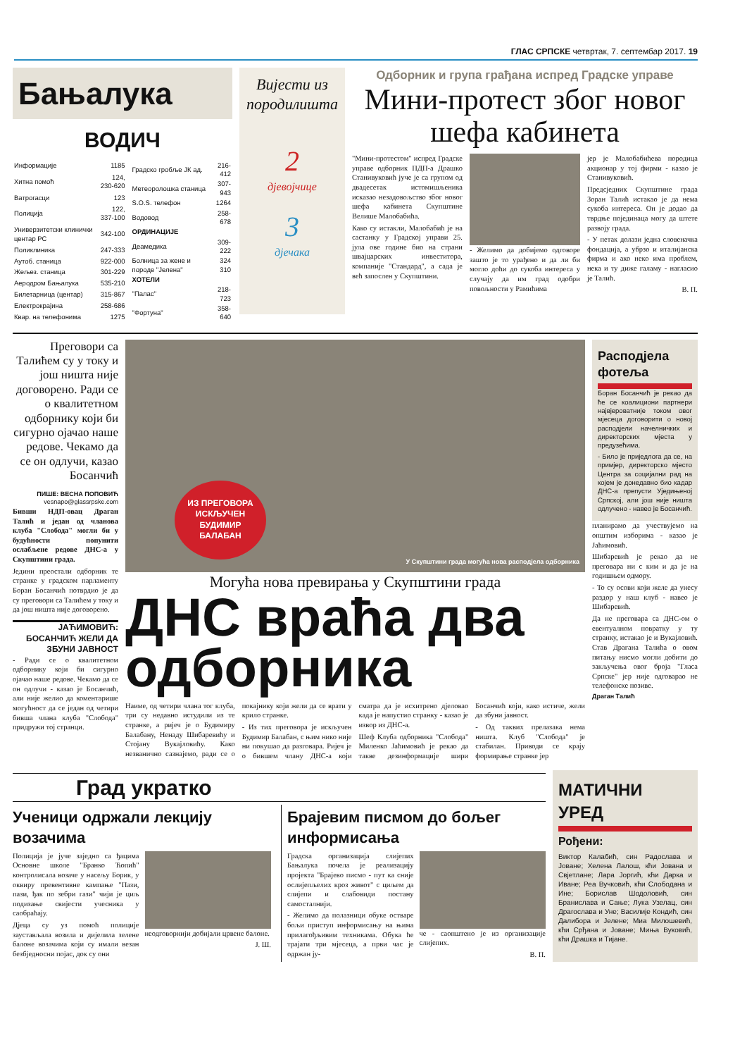ГЛАС СРПСКЕ четвртак, 7. септембар 2017. 19
Бањалука
ВОДИЧ
| Информације | 1185 |
| Хитна помоћ | 124, 230-620 |
| Ватрогасци | 123 |
| Полиција | 122, 337-100 |
| Универзитетски клинички центар РС | 342-100 |
| Поликлиника | 247-333 |
| Аутоб. станица | 922-000 |
| Жељез. станица | 301-229 |
| Аеродром Бањалука | 535-210 |
| Билетарница (центар) | 315-867 |
| Електрокрајина | 258-686 |
| Квар. на телефонима | 1275 |
| Градско гробље ЈК ад. | 216-412 |
| Метеоролошка станица | 307-943 |
| S.O.S. телефон | 1264 |
| Водовод | 258-678 |
| ОРДИНАЦИЈЕ | |
| Деамедика | 309-222 |
| Болница за жене и породе "Јелена" | 324 310 |
| ХОТЕЛИ | |
| "Палас" | 218-723 |
| "Фортуна" | 358-640 |
Вијести из породилишта
2
дјевојчице
3
дјечака
Одборник и група грађана испред Градске управе
Мини-протест због новог шефа кабинета
"Мини-протестом" испред Градске управе одборник ПДП-а Драшко Станивуковић јуче је са групом од двадесетак истомишљеника исказао незадовољство због новог шефа кабинета Скупштине Велише Малобабића.
Како су истакли, Малобабић је на састанку у Градској управи 25. јула ове године био на страни швајцарских инвеститора, компаније "Стандард", а сада је већ запослен у Скупштини.
- Желимо да добијемо одговоре зашто је то урађено и да ли би могло доћи до сукоба интереса у случају да им град одобри повољности у Рамићима
јер је Малобабићева породица акционар у тој фирми - казао је Станивуковић.
Предсједник Скупштине града Зоран Талић истакао је да нема сукоба интереса. Он је додао да тврдње појединаца могу да штете развоју града.
- У петак долази једна словеначка фондација, а убрзо и италијанска фирма и ако неко има проблем, нека и ту диже галаму - нагласио је Талић.
В. П.
Преговори са Талићем су у току и још ништа није договорено. Ради се о квалитетном одборнику који би сигурно ојачао наше редове. Чекамо да се он одлучи, казао Босанчић
ПИШЕ: ВЕСНА ПОПОВИЋ
vesnapo@glassrpske.com
Бивши НДП-овац Драган Талић и један од чланова клуба "Слобода" могли би у будућности попунити ослабљене редове ДНС-а у Скупштини града.
Једини преостали одборник те странке у градском парламенту Боран Босанчић потврдио је да су преговори са Талићем у току и да још ништа није договорено.
ЈАЋИМОВИЋ: БОСАНЧИЋ ЖЕЛИ ДА ЗБУНИ ЈАВНОСТ
- Ради се о квалитетном одборнику који би сигурно ојачао наше редове. Чекамо да се он одлучи - казао је Босанчић, али није желио да коментарише могућност да се један од четири бивша члана клуба "Слобода" придружи тој странци.
ИЗ ПРЕГОВОРА ИСКЉУЧЕН БУДИМИР БАЛАБАН
У Скупштини града могућа нова расподјела одборника
Могућа нова превирања у Скупштини града
ДНС враћа два одборника
Наиме, од четири члана тог клуба, три су недавно истудили из те странке, а ријеч је о Будимиру Балабану, Ненаду Шибаревићу и Стојану Вукајловићу. Како незванично сазнајемо, ради се о покајнику који жели да се врати у крило странке.
- Из тих преговора је искључен Будимир Балабан, с њим нико није ни покушао да разговара. Ријеч је о бившем члану ДНС-а који сматра да је исхитрено дјеловао када је напустио странку - казао је извор из ДНС-а.
Шеф Клуба одборника "Слобода" Миленко Јаћимовић је рекао да такве дезинформације шири Босанчић који, како истиче, жели да збуни јавност.
- Од таквих прелазака нема ништа. Клуб "Слобода" је стабилан. Приводи се крају формирање странке јер
Расподјела фотеља
Боран Босанчић је рекао да ће се коалициони партнери највјероватније током овог мјесеца договорити о новој расподјели начелничких и директорских мјеста у предузећима.
- Било је приједлога да се, на примјер, директорско мјесто Центра за социјални рад на којем је донедавно био кадар ДНС-а препусти Уједињеној Српској, али још није ништа одлучено - навео је Босанчић.
планирамо да учествујемо на општим изборима - казао је Јаћимовић.
Шибаревић је рекао да не преговара ни с ким и да је на годишњем одмору.
- То су осови који желе да унесу раздор у наш клуб - навео је Шибаревић.
Да не преговара са ДНС-ом о евентуалном повратку у ту странку, истакао је и Вукајловић. Став Драгана Талића о овом питању нисмо могли добити до закључења овог броја "Гласа Српске" јер није одговарао не телефонске позиве.
Драган Талић
Град укратко
Ученици одржали лекцију возачима
Полиција је јуче заједно са ђацима Основне школе "Бранко Ћопић" контролисала возаче у насељу Борик, у оквиру превентивне кампање "Пази, пази, ђак по зебри гази" чији је циљ подизање свијести учесника у саобраћају.
Дјеца су уз помоћ полиције заустављала возила и дијелила зелене балоне возачима који су имали везан безбједносни појас, док су они
неодговорнији добијали црвене балоне.
Ј. Ш.
Брајевим писмом до бољег информисања
Градска организација слијепих Бањалука почела је реализацију пројекта "Брајево писмо - пут ка сније ослијепљелих кроз живот" с циљем да слијепи и слабовиди постану самосталнији.
- Желимо да полазници обуке остваре бољи приступ информисању на њима прилагођљивим техникама. Обука ће трајати три мјесеца, а први час је одржан ју-
че - саопштено је из организације слијепих.
В. П.
МАТИЧНИ УРЕД
Рођени:
Виктор Калабић, син Радослава и Јоване; Хелена Лалош, кћи Јована и Свјетлане; Лара Јоргић, кћи Дарка и Иване; Реа Вучковић, кћи Слободана и Ине; Борислав Шодоловић, син Бранислава и Сање; Лука Узелац, син Драгослава и Уне; Василије Кондић, син Далибора и Јелене; Миа Милошевић, кћи Срђана и Јоване; Миња Вуковић, кћи Драшка и Тијане.